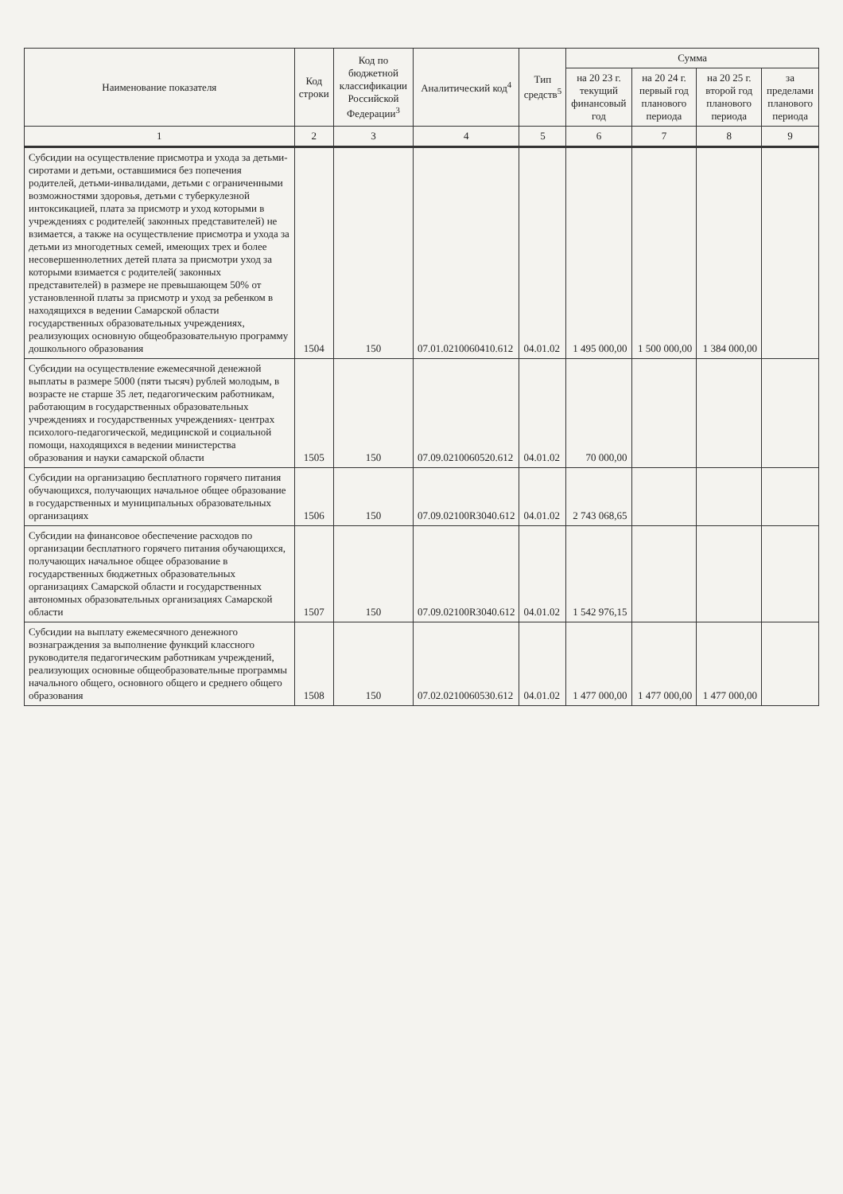| Наименование показателя | Код строки | Код по бюджетной классификации Российской Федерации<sup>3</sup> | Аналитический код<sup>4</sup> | Тип средств<sup>5</sup> | Сумма | | | |
| --- | --- | --- | --- | --- | --- | --- | --- | --- |
| | | | | | на 20 23 г. текущий финансовый год | на 20 24 г. первый год планового периода | на 20 25 г. второй год планового периода | за пределами планового периода |
| 1 | 2 | 3 | 4 | 5 | 6 | 7 | 8 | 9 |
| Субсидии на осуществление присмотра и ухода за детьми-сиротами и детьми, оставшимися без попечения родителей, детьми-инвалидами, детьми с ограниченными возможностями здоровья, детьми с туберкулезной интоксикацией, плата за присмотр и уход которыми в учреждениях с родителей( законных представителей) не взимается, а также на осуществление присмотра и ухода за детьми из многодетных семей, имеющих трех и более несовершеннолетних детей плата за присмотри уход за которыми взимается с родителей( законных представителей) в размере не превышающем 50% от установленной платы за присмотр и уход за ребенком в находящихся в ведении Самарской области государственных образовательных учреждениях, реализующих основную общеобразовательную программу дошкольного образования | 1504 | 150 | 07.01.0210060410.612 | 04.01.02 | 1 495 000,00 | 1 500 000,00 | 1 384 000,00 | |
| Субсидии на осуществление ежемесячной денежной выплаты в размере 5000 (пяти тысяч) рублей молодым, в возрасте не старше 35 лет, педагогическим работникам, работающим в государственных образовательных учреждениях и государственных учреждениях- центрах психолого-педагогической, медицинской и социальной помощи, находящихся в ведении министерства образования и науки самарской области | 1505 | 150 | 07.09.0210060520.612 | 04.01.02 | 70 000,00 | | | |
| Субсидии на организацию бесплатного горячего питания обучающихся, получающих начальное общее образование в государственных и муниципальных образовательных организациях | 1506 | 150 | 07.09.02100R3040.612 | 04.01.02 | 2 743 068,65 | | | |
| Субсидии на финансовое обеспечение расходов по организации бесплатного горячего питания обучающихся, получающих начальное общее образование в государственных бюджетных образовательных организациях Самарской области и государственных автономных образовательных организациях Самарской области | 1507 | 150 | 07.09.02100R3040.612 | 04.01.02 | 1 542 976,15 | | | |
| Субсидии на выплату ежемесячного денежного вознаграждения за выполнение функций классного руководителя педагогическим работникам учреждений, реализующих основные общеобразовательные программы начального общего, основного общего и среднего общего образования | 1508 | 150 | 07.02.0210060530.612 | 04.01.02 | 1 477 000,00 | 1 477 000,00 | 1 477 000,00 | |